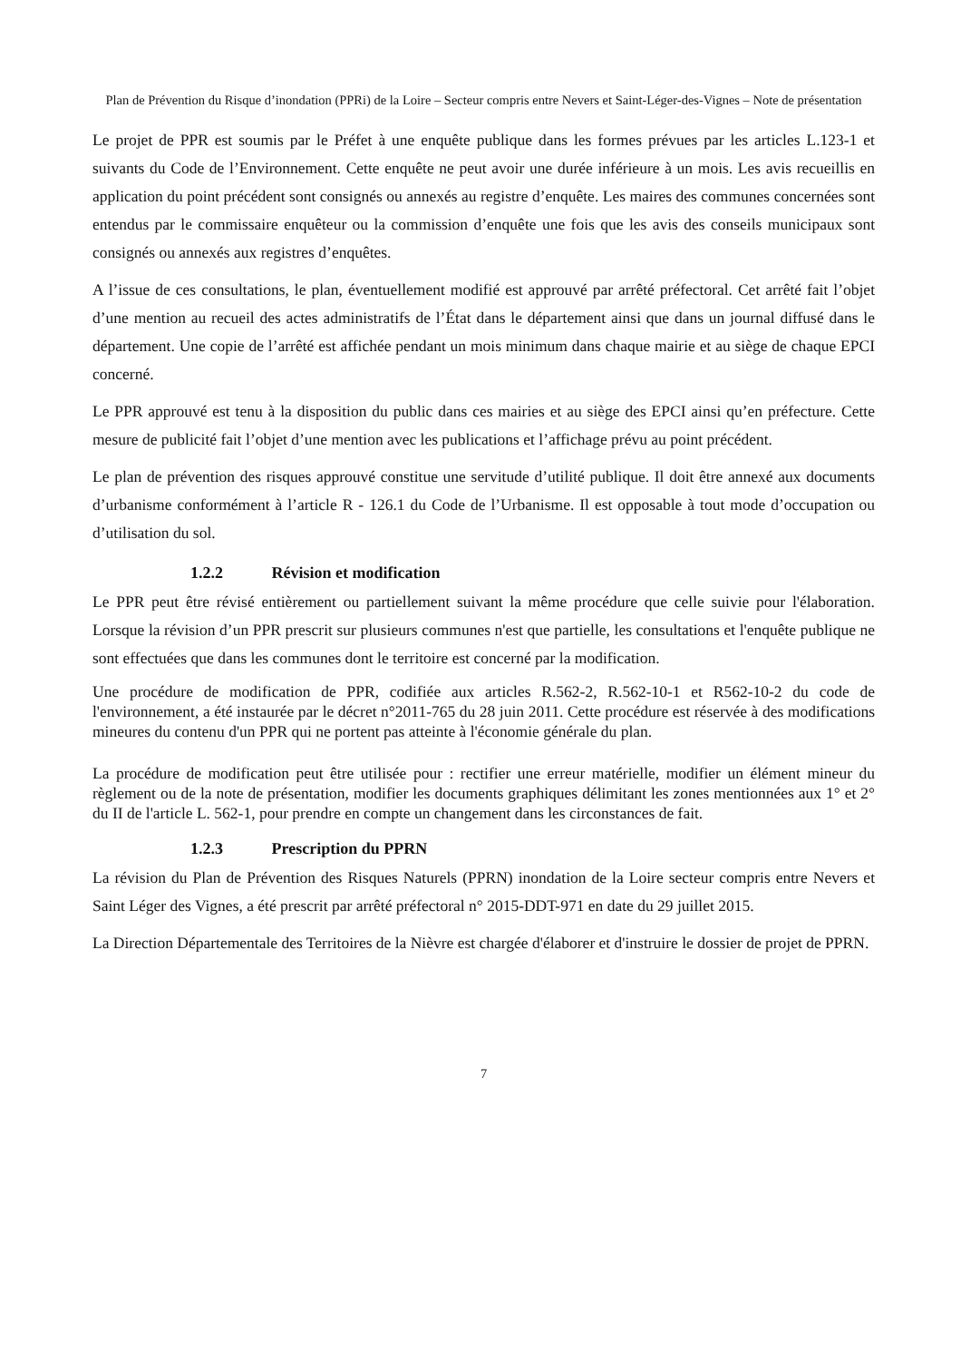Plan de Prévention du Risque d’inondation (PPRi) de la Loire – Secteur compris entre Nevers et Saint-Léger-des-Vignes – Note de présentation
Le projet de PPR est soumis par le Préfet à une enquête publique dans les formes prévues par les articles L.123-1 et suivants du Code de l’Environnement. Cette enquête ne peut avoir une durée inférieure à un mois. Les avis recueillis en application du point précédent sont consignés ou annexés au registre d’enquête. Les maires des communes concernées sont entendus par le commissaire enquêteur ou la commission d’enquête une fois que les avis des conseils municipaux sont consignés ou annexés aux registres d’enquêtes.
A l’issue de ces consultations, le plan, éventuellement modifié est approuvé par arrêté préfectoral. Cet arrêté fait l’objet d’une mention au recueil des actes administratifs de l’État dans le département ainsi que dans un journal diffusé dans le département. Une copie de l’arrêté est affichée pendant un mois minimum dans chaque mairie et au siège de chaque EPCI concerné.
Le PPR approuvé est tenu à la disposition du public dans ces mairies et au siège des EPCI ainsi qu’en préfecture. Cette mesure de publicité fait l’objet d’une mention avec les publications et l’affichage prévu au point précédent.
Le plan de prévention des risques approuvé constitue une servitude d’utilité publique. Il doit être annexé aux documents d’urbanisme conformément à l’article R - 126.1 du Code de l’Urbanisme. Il est opposable à tout mode d’occupation ou d’utilisation du sol.
1.2.2 Révision et modification
Le PPR peut être révisé entièrement ou partiellement suivant la même procédure que celle suivie pour l'élaboration. Lorsque la révision d’un PPR prescrit sur plusieurs communes n'est que partielle, les consultations et l'enquête publique ne sont effectuées que dans les communes dont le territoire est concerné par la modification.
Une procédure de modification de PPR, codifiée aux articles R.562-2, R.562-10-1 et R562-10-2 du code de l'environnement, a été instaurée par le décret n°2011-765 du 28 juin 2011. Cette procédure est réservée à des modifications mineures du contenu d'un PPR qui ne portent pas atteinte à l'économie générale du plan.
La procédure de modification peut être utilisée pour : rectifier une erreur matérielle, modifier un élément mineur du règlement ou de la note de présentation, modifier les documents graphiques délimitant les zones mentionnées aux 1° et 2° du II de l'article L. 562-1, pour prendre en compte un changement dans les circonstances de fait.
1.2.3 Prescription du PPRN
La révision du Plan de Prévention des Risques Naturels (PPRN) inondation de la Loire secteur compris entre Nevers et Saint Léger des Vignes, a été prescrit par arrêté préfectoral n° 2015-DDT-971 en date du 29 juillet 2015.
La Direction Départementale des Territoires de la Nièvre est chargée d'élaborer et d'instruire le dossier de projet de PPRN.
7